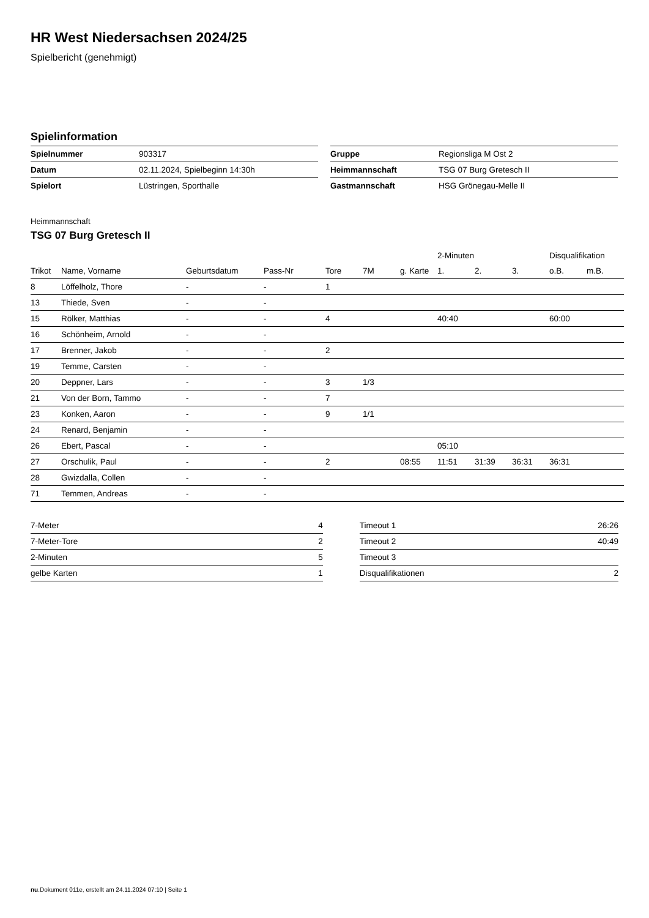HR West Niedersachsen 2024/25
Spielbericht (genehmigt)
Spielinformation
| Spielnummer | 903317 |
| Datum | 02.11.2024, Spielbeginn 14:30h |
| Spielort | Lüstringen, Sporthalle |
| Gruppe | Regionsliga M Ost 2 |
| Heimmannschaft | TSG 07 Burg Gretesch II |
| Gastmannschaft | HSG Grönegau-Melle II |
Heimmannschaft
TSG 07 Burg Gretesch II
| | | | | | | | 2-Minuten | | | Disqualifikation | |
| --- | --- | --- | --- | --- | --- | --- | --- | --- | --- | --- | --- |
| Trikot | Name, Vorname | Geburtsdatum | Pass-Nr | Tore | 7M | g. Karte | 1. | 2. | 3. | o.B. | m.B. |
| 8 | Löffelholz, Thore | - | - | 1 | | | | | | | |
| 13 | Thiede, Sven | - | - | | | | | | | | |
| 15 | Rölker, Matthias | - | - | 4 | | | 40:40 | | | 60:00 | |
| 16 | Schönheim, Arnold | - | - | | | | | | | | |
| 17 | Brenner, Jakob | - | - | 2 | | | | | | | |
| 19 | Temme, Carsten | - | - | | | | | | | | |
| 20 | Deppner, Lars | - | - | 3 | 1/3 | | | | | | |
| 21 | Von der Born, Tammo | - | - | 7 | | | | | | | |
| 23 | Konken, Aaron | - | - | 9 | 1/1 | | | | | | |
| 24 | Renard, Benjamin | - | - | | | | | | | | |
| 26 | Ebert, Pascal | - | - | | | | 05:10 | | | | |
| 27 | Orschulik, Paul | - | - | 2 | | 08:55 | 11:51 | 31:39 | 36:31 | 36:31 | |
| 28 | Gwizdalla, Collen | - | - | | | | | | | | |
| 71 | Temmen, Andreas | - | - | | | | | | | | |
| 7-Meter | 4 |
| 7-Meter-Tore | 2 |
| 2-Minuten | 5 |
| gelbe Karten | 1 |
| Timeout 1 | 26:26 |
| Timeout 2 | 40:49 |
| Timeout 3 | |
| Disqualifikationen | 2 |
nu.Dokument 011e, erstellt am 24.11.2024 07:10 | Seite 1